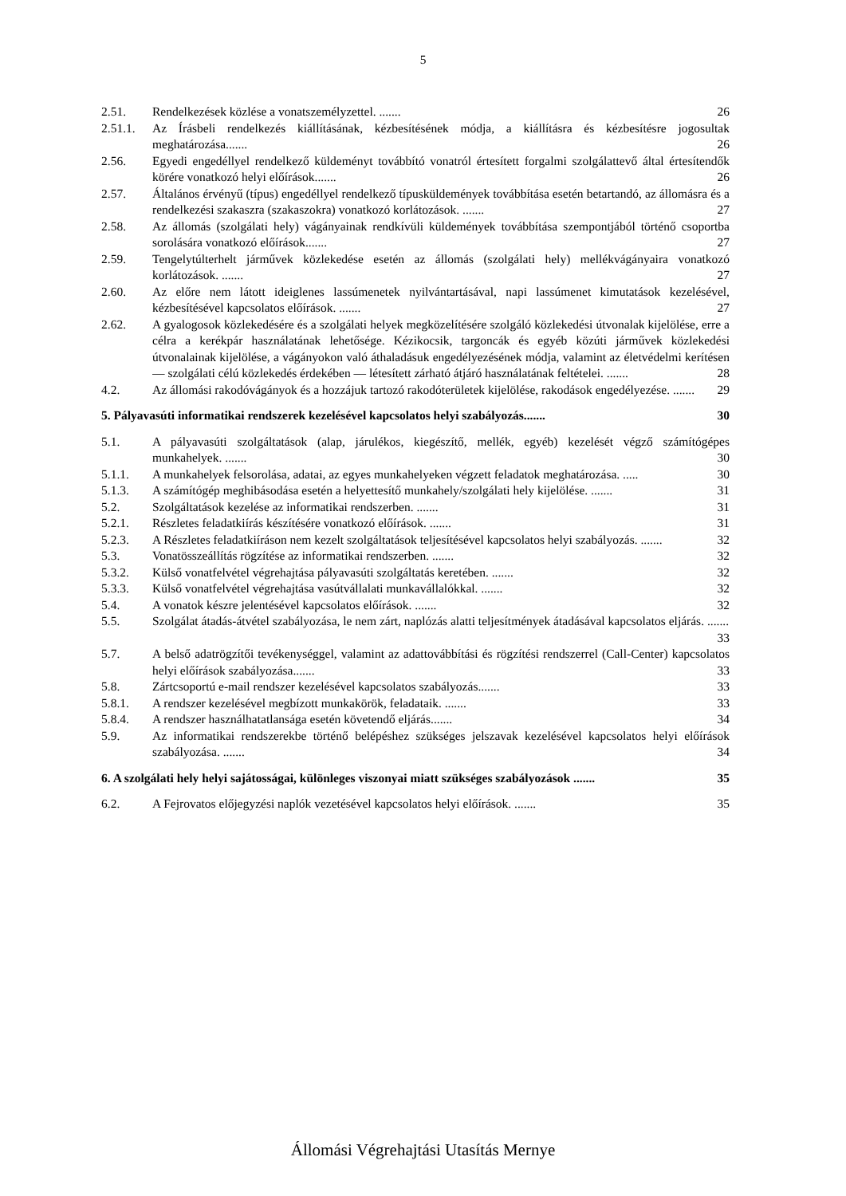5
2.51. Rendelkezések közlése a vonatszemélyzettel. ....... 26
2.51.1. Az Írásbeli rendelkezés kiállításának, kézbesítésének módja, a kiállításra és kézbesítésre jogosultak meghatározása....... 26
2.56. Egyedi engedéllyel rendelkező küldeményt továbbító vonatról értesített forgalmi szolgálattevő által értesítendők körére vonatkozó helyi előírások....... 26
2.57. Általános érvényű (típus) engedéllyel rendelkező típusküldemények továbbítása esetén betartandó, az állomásra és a rendelkezési szakaszra (szakaszokra) vonatkozó korlátozások. ....... 27
2.58. Az állomás (szolgálati hely) vágányainak rendkívüli küldemények továbbítása szempontjából történő csoportba sorolására vonatkozó előírások....... 27
2.59. Tengelytúlterhelt járművek közlekedése esetén az állomás (szolgálati hely) mellékvágányaira vonatkozó korlátozások. ....... 27
2.60. Az előre nem látott ideiglenes lassúmenetek nyilvántartásával, napi lassúmenet kimutatások kezelésével, kézbesítésével kapcsolatos előírások. ....... 27
2.62. A gyalogosok közlekedésére és a szolgálati helyek megközelítésére szolgáló közlekedési útvonalak kijelölése, erre a célra a kerékpár használatának lehetősége. Kézikocsik, targoncák és egyéb közúti járművek közlekedési útvonalainak kijelölése, a vágányokon való áthaladásuk engedélyezésének módja, valamint az életvédelmi kerítésen — szolgálati célú közlekedés érdekében — létesített zárható átjáró használatának feltételei. ....... 28
4.2. Az állomási rakodóvágányok és a hozzájuk tartozó rakodóterületek kijelölése, rakodások engedélyezése. ....... 29
5. Pályavasúti informatikai rendszerek kezelésével kapcsolatos helyi szabályozás....... 30
5.1. A pályavasúti szolgáltatások (alap, járulékos, kiegészítő, mellék, egyéb) kezelését végző számítógépes munkahelyek. ....... 30
5.1.1. A munkahelyek felsorolása, adatai, az egyes munkahelyeken végzett feladatok meghatározása. ..... 30
5.1.3. A számítógép meghibásodása esetén a helyettesítő munkahely/szolgálati hely kijelölése. ....... 31
5.2. Szolgáltatások kezelése az informatikai rendszerben. ....... 31
5.2.1. Részletes feladatkiírás készítésére vonatkozó előírások. ....... 31
5.2.3. A Részletes feladatkiíráson nem kezelt szolgáltatások teljesítésével kapcsolatos helyi szabályozás. ....... 32
5.3. Vonatösszeállítás rögzítése az informatikai rendszerben. ....... 32
5.3.2. Külső vonatfelvétel végrehajtása pályavasúti szolgáltatás keretében. ....... 32
5.3.3. Külső vonatfelvétel végrehajtása vasútvállalati munkavállalókkal. ....... 32
5.4. A vonatok készre jelentésével kapcsolatos előírások. ....... 32
5.5. Szolgálat átadás-átvétel szabályozása, le nem zárt, naplózás alatti teljesítmények átadásával kapcsolatos eljárás. ....... 33
5.7. A belső adatrögzítői tevékenységgel, valamint az adattovábbítási és rögzítési rendszerrel (Call-Center) kapcsolatos helyi előírások szabályozása....... 33
5.8. Zártcsoportú e-mail rendszer kezelésével kapcsolatos szabályozás....... 33
5.8.1. A rendszer kezelésével megbízott munkakörök, feladataik. ....... 33
5.8.4. A rendszer használhatatlansága esetén követendő eljárás....... 34
5.9. Az informatikai rendszerekbe történő belépéshez szükséges jelszavak kezelésével kapcsolatos helyi előírások szabályozása. ....... 34
6. A szolgálati hely helyi sajátosságai, különleges viszonyai miatt szükséges szabályozások ....... 35
6.2. A Fejrovatos előjegyzési naplók vezetésével kapcsolatos helyi előírások. ....... 35
Állomási Végrehajtási Utasítás Mernye